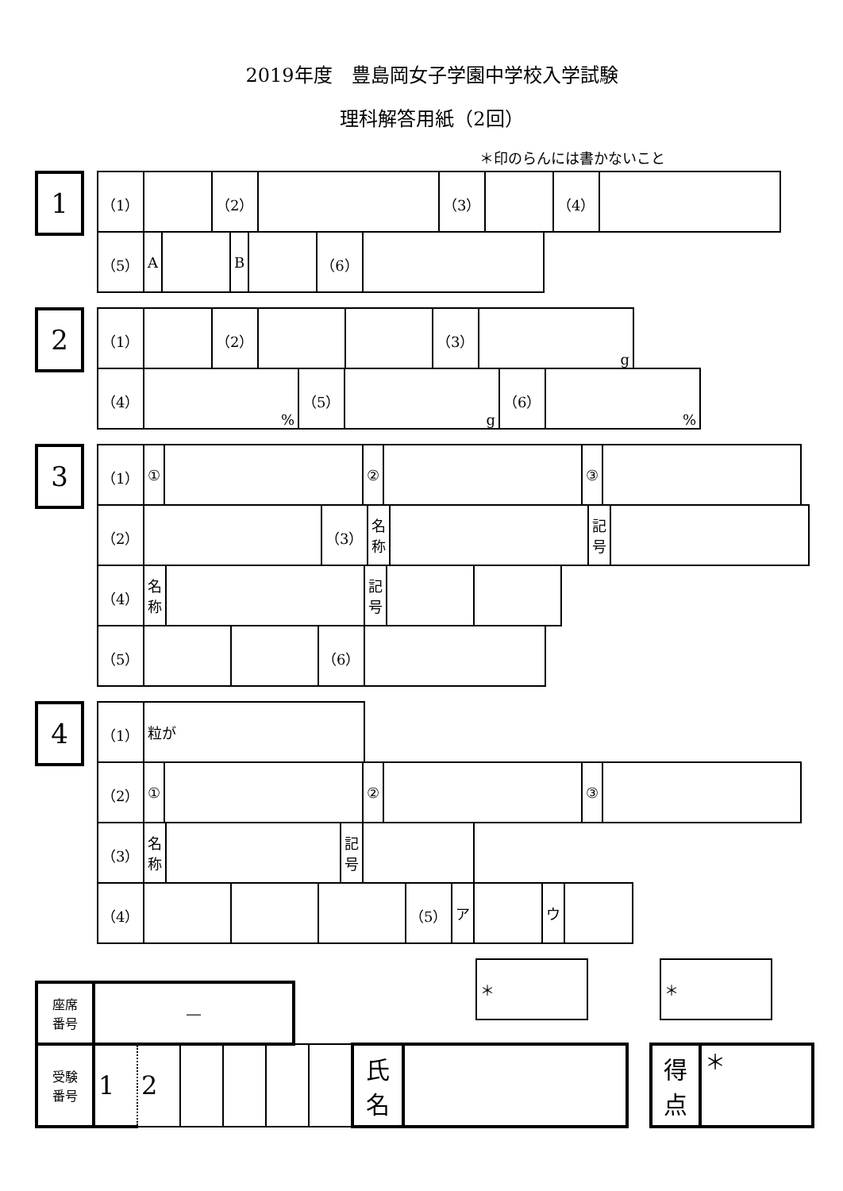2019年度　豊島岡女子学園中学校入学試験
理科解答用紙（2回）
＊印のらんには書かないこと
1
| （1） | | （2） | | （3） | | （4） | |
| （5） | A | | B | | （6） | |
2
| （1） | | （2） | | | （3） | g |
| （4） | % | （5） | g | （6） | % |
3
| （1） | ① | | ② | | ③ | |
| （2） | | （3） | 名 称 | | 記 号 | |
| （4） | 名 称 | | 記 号 | | |
| （5） | | | （6） | |
4
| （1） | 粒が |
| （2） | ① | | ② | | ③ | |
| （3） | 名 称 | | 記 号 | |
| （4） | | | | （5） | ア | | ウ | |
| ＊ |
| ＊ |
| 座席 番号 | ― |
| 受験 番号 | 1 | 2 | | | | | 氏 名 | |
| 得 点 | ＊ |